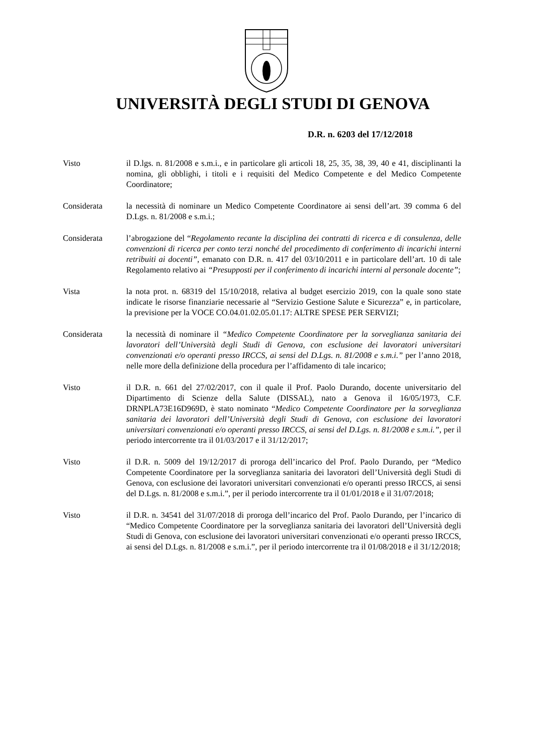UNIVERSITÀ DEGLI STUDI DI GENOVA
D.R. n. 6203 del 17/12/2018
Visto il D.lgs. n. 81/2008 e s.m.i., e in particolare gli articoli 18, 25, 35, 38, 39, 40 e 41, disciplinanti la nomina, gli obblighi, i titoli e i requisiti del Medico Competente e del Medico Competente Coordinatore;
Considerata la necessità di nominare un Medico Competente Coordinatore ai sensi dell’art. 39 comma 6 del D.Lgs. n. 81/2008 e s.m.i.;
Considerata l’abrogazione del “Regolamento recante la disciplina dei contratti di ricerca e di consulenza, delle convenzioni di ricerca per conto terzi nonché del procedimento di conferimento di incarichi interni retribuiti ai docenti”, emanato con D.R. n. 417 del 03/10/2011 e in particolare dell’art. 10 di tale Regolamento relativo ai “Presupposti per il conferimento di incarichi interni al personale docente”;
Vista la nota prot. n. 68319 del 15/10/2018, relativa al budget esercizio 2019, con la quale sono state indicate le risorse finanziarie necessarie al “Servizio Gestione Salute e Sicurezza” e, in particolare, la previsione per la VOCE CO.04.01.02.05.01.17: ALTRE SPESE PER SERVIZI;
Considerata la necessità di nominare il “Medico Competente Coordinatore per la sorveglianza sanitaria dei lavoratori dell’Università degli Studi di Genova, con esclusione dei lavoratori universitari convenzionati e/o operanti presso IRCCS, ai sensi del D.Lgs. n. 81/2008 e s.m.i.” per l’anno 2018, nelle more della definizione della procedura per l’affidamento di tale incarico;
Visto il D.R. n. 661 del 27/02/2017, con il quale il Prof. Paolo Durando, docente universitario del Dipartimento di Scienze della Salute (DISSAL), nato a Genova il 16/05/1973, C.F. DRNPLA73E16D969D, è stato nominato “Medico Competente Coordinatore per la sorveglianza sanitaria dei lavoratori dell’Università degli Studi di Genova, con esclusione dei lavoratori universitari convenzionati e/o operanti presso IRCCS, ai sensi del D.Lgs. n. 81/2008 e s.m.i.”, per il periodo intercorrente tra il 01/03/2017 e il 31/12/2017;
Visto il D.R. n. 5009 del 19/12/2017 di proroga dell’incarico del Prof. Paolo Durando, per “Medico Competente Coordinatore per la sorveglianza sanitaria dei lavoratori dell’Università degli Studi di Genova, con esclusione dei lavoratori universitari convenzionati e/o operanti presso IRCCS, ai sensi del D.Lgs. n. 81/2008 e s.m.i.”, per il periodo intercorrente tra il 01/01/2018 e il 31/07/2018;
Visto il D.R. n. 34541 del 31/07/2018 di proroga dell’incarico del Prof. Paolo Durando, per l’incarico di “Medico Competente Coordinatore per la sorveglianza sanitaria dei lavoratori dell’Università degli Studi di Genova, con esclusione dei lavoratori universitari convenzionati e/o operanti presso IRCCS, ai sensi del D.Lgs. n. 81/2008 e s.m.i.”, per il periodo intercorrente tra il 01/08/2018 e il 31/12/2018;